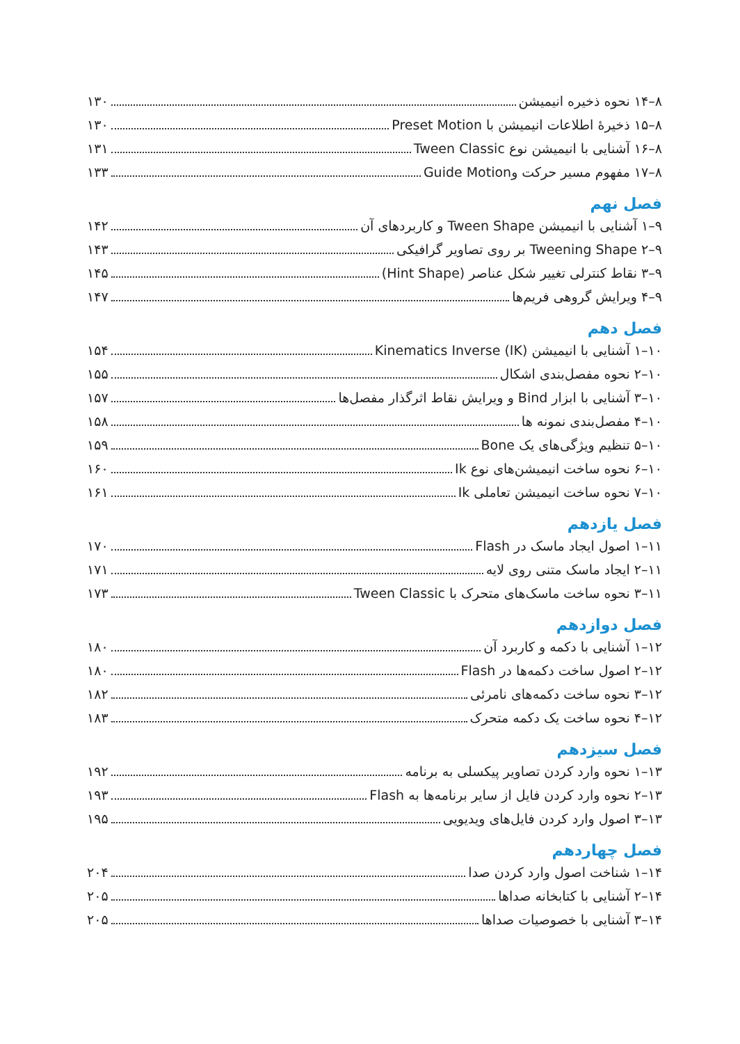۸–۱۴ نحوه ذخیره انیمیشن ۱۳۰
۸–۱۵ ذخیرهٔ اطلاعات انیمیشن با Preset Motion ۱۳۰
۸–۱۶ آشنایی با انیمیشن نوع Tween Classic ۱۳۱
۸–۱۷ مفهوم مسیر حرکت وGuide Motion ۱۳۳
فصل نهم
۹–۱ آشنایی با انیمیشن Tween Shape و کاربردهای آن ۱۴۲
۹–۲ Tweening Shape بر روی تصاویر گرافیکی ۱۴۳
۹–۳ نقاط کنترلی تغییر شکل عناصر (Hint Shape) ۱۴۵
۹–۴ ویرایش گروهی فریم‌ها ۱۴۷
فصل دهم
۱۰–۱ آشنایی با انیمیشن Kinematics Inverse (IK) ۱۵۴
۱۰–۲ نحوه مفصل‌بندی اشکال ۱۵۵
۱۰–۳ آشنایی با ابزار Bind و ویرایش نقاط اثرگذار مفصل‌ها ۱۵۷
۱۰–۴ مفصل‌بندی نمونه ها ۱۵۸
۱۰–۵ تنظیم ویژگی‌های یک Bone ۱۵۹
۱۰–۶ نحوه ساخت انیمیشن‌های نوع Ik ۱۶۰
۱۰–۷ نحوه ساخت انیمیشن تعاملی Ik ۱۶۱
فصل یازدهم
۱۱–۱ اصول ایجاد ماسک در Flash ۱۷۰
۱۱–۲ ایجاد ماسک متنی روی لایه ۱۷۱
۱۱–۳ نحوه ساخت ماسک‌های متحرک با Tween Classic ۱۷۳
فصل دوازدهم
۱۲–۱ آشنایی با دکمه و کاربرد آن ۱۸۰
۱۲–۲ اصول ساخت دکمه‌ها در Flash ۱۸۰
۱۲–۳ نحوه ساخت دکمه‌های نامرئی ۱۸۲
۱۲–۴ نحوه ساخت یک دکمه متحرک ۱۸۳
فصل سیزدهم
۱۳–۱ نحوه وارد کردن تصاویر پیکسلی به برنامه ۱۹۲
۱۳–۲ نحوه وارد کردن فایل از سایر برنامه‌ها به Flash ۱۹۳
۱۳–۳ اصول وارد کردن فایل‌های ویدیویی ۱۹۵
فصل چهاردهم
۱۴–۱ شناخت اصول وارد کردن صدا ۲۰۴
۱۴–۲ آشنایی با کتابخانه صداها ۲۰۵
۱۴–۳ آشنایی با خصوصیات صداها ۲۰۵